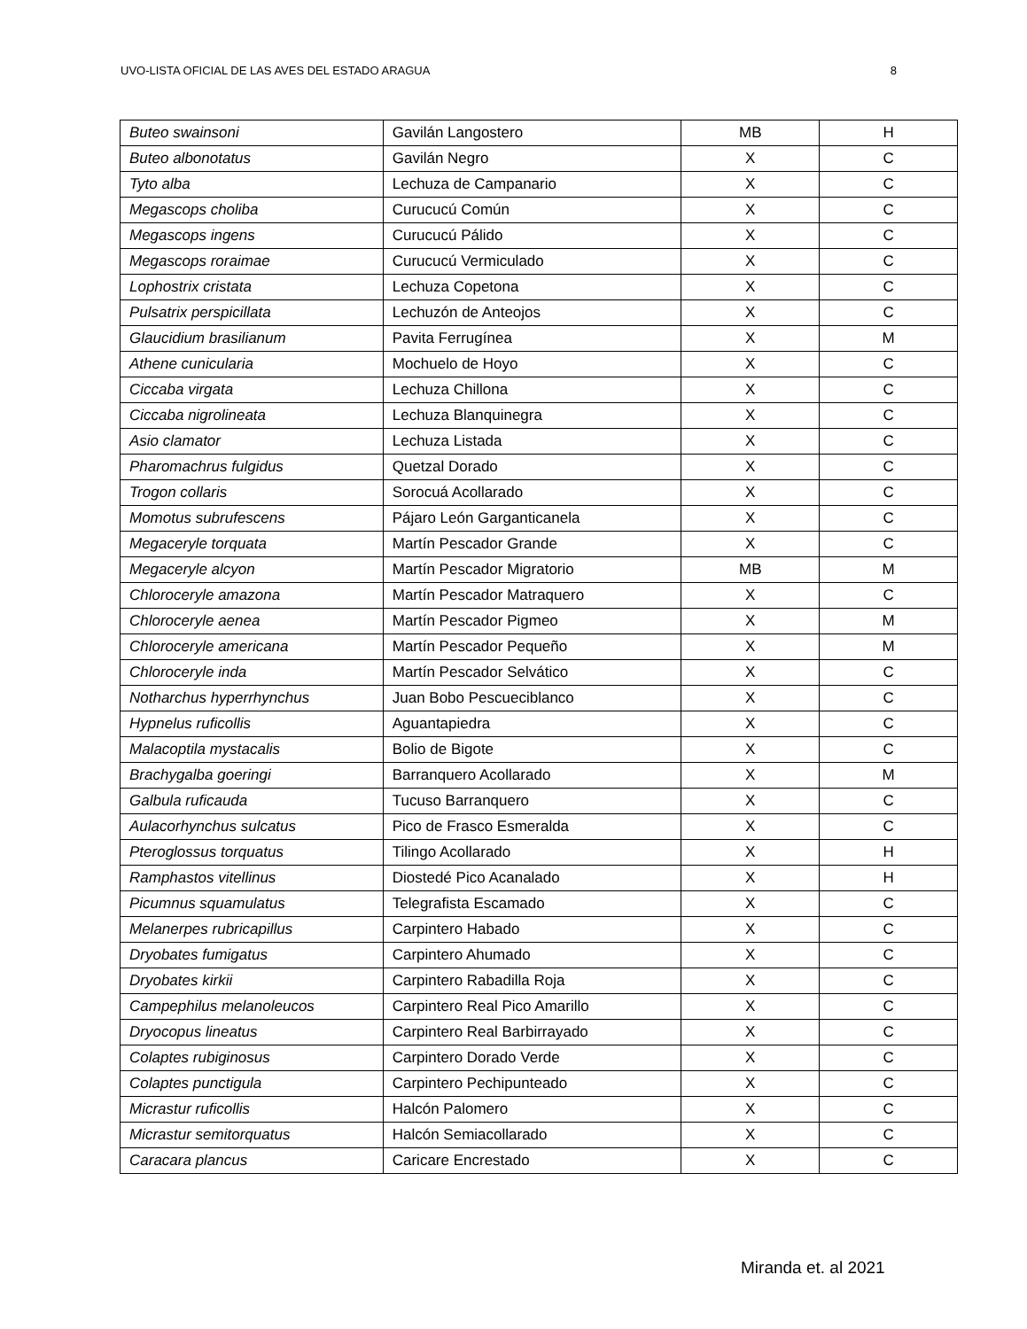UVO-LISTA OFICIAL DE LAS AVES DEL ESTADO ARAGUA 8
| Buteo swainsoni | Gavilán Langostero | MB | H |
| Buteo albonotatus | Gavilán Negro | X | C |
| Tyto alba | Lechuza de Campanario | X | C |
| Megascops choliba | Curucucú Común | X | C |
| Megascops ingens | Curucucú Pálido | X | C |
| Megascops roraimae | Curucucú Vermiculado | X | C |
| Lophostrix cristata | Lechuza Copetona | X | C |
| Pulsatrix perspicillata | Lechuzón de Anteojos | X | C |
| Glaucidium brasilianum | Pavita Ferrugínea | X | M |
| Athene cunicularia | Mochuelo de Hoyo | X | C |
| Ciccaba virgata | Lechuza Chillona | X | C |
| Ciccaba nigrolineata | Lechuza Blanquinegra | X | C |
| Asio clamator | Lechuza Listada | X | C |
| Pharomachrus fulgidus | Quetzal Dorado | X | C |
| Trogon collaris | Sorocuá Acollarado | X | C |
| Momotus subrufescens | Pájaro León Garganticanela | X | C |
| Megaceryle torquata | Martín Pescador Grande | X | C |
| Megaceryle alcyon | Martín Pescador Migratorio | MB | M |
| Chloroceryle amazona | Martín Pescador Matraquero | X | C |
| Chloroceryle aenea | Martín Pescador Pigmeo | X | M |
| Chloroceryle americana | Martín Pescador Pequeño | X | M |
| Chloroceryle inda | Martín Pescador Selvático | X | C |
| Notharchus hyperrhynchus | Juan Bobo Pescueciblanco | X | C |
| Hypnelus ruficollis | Aguantapiedra | X | C |
| Malacoptila mystacalis | Bolio de Bigote | X | C |
| Brachygalba goeringi | Barranquero Acollarado | X | M |
| Galbula ruficauda | Tucuso Barranquero | X | C |
| Aulacorhynchus sulcatus | Pico de Frasco Esmeralda | X | C |
| Pteroglossus torquatus | Tilingo Acollarado | X | H |
| Ramphastos vitellinus | Diostedé Pico Acanalado | X | H |
| Picumnus squamulatus | Telegrafista Escamado | X | C |
| Melanerpes rubricapillus | Carpintero Habado | X | C |
| Dryobates fumigatus | Carpintero Ahumado | X | C |
| Dryobates kirkii | Carpintero Rabadilla Roja | X | C |
| Campephilus melanoleucos | Carpintero Real Pico Amarillo | X | C |
| Dryocopus lineatus | Carpintero Real Barbirrayado | X | C |
| Colaptes rubiginosus | Carpintero Dorado Verde | X | C |
| Colaptes punctigula | Carpintero Pechipunteado | X | C |
| Micrastur ruficollis | Halcón Palomero | X | C |
| Micrastur semitorquatus | Halcón Semiacollarado | X | C |
| Caracara plancus | Caricare Encrestado | X | C |
Miranda et. al 2021